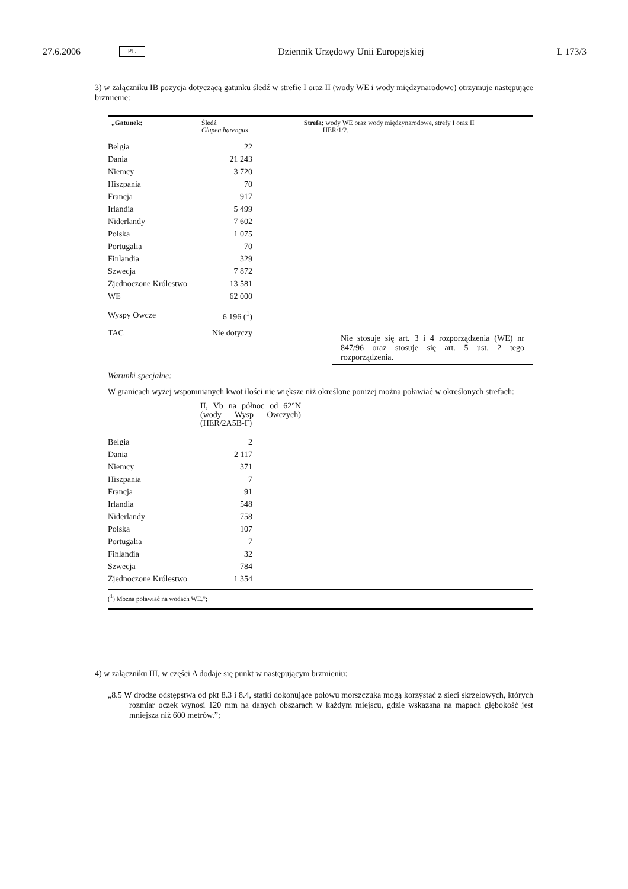27.6.2006 PL Dziennik Urzędowy Unii Europejskiej L 173/3
3) w załączniku IB pozycja dotyczącą gatunku śledź w strefie I oraz II (wody WE i wody międzynarodowe) otrzymuje następujące brzmienie:
| „Gatunek: | Śledź Clupea harengus | Strefa: wody WE oraz wody międzynarodowe, strefy I oraz II HER/1/2. |
| Belgia | 22 |
| Dania | 21 243 |
| Niemcy | 3 720 |
| Hiszpania | 70 |
| Francja | 917 |
| Irlandia | 5 499 |
| Niderlandy | 7 602 |
| Polska | 1 075 |
| Portugalia | 70 |
| Finlandia | 329 |
| Szwecja | 7 872 |
| Zjednoczone Królestwo | 13 581 |
| WE | 62 000 |
| Wyspy Owcze | 6 196 (<sup>1</sup>) |
TAC Nie dotyczy
Nie stosuje się art. 3 i 4 rozporządzenia (WE) nr 847/96 oraz stosuje się art. 5 ust. 2 tego rozporządzenia.
Warunki specjalne:
W granicach wyżej wspomnianych kwot ilości nie większe niż określone poniżej można poławiać w określonych strefach:
II, Vb na północ od 62°N (wody Wysp Owczych) (HER/2A5B-F)
| Belgia | 2 |
| Dania | 2 117 |
| Niemcy | 371 |
| Hiszpania | 7 |
| Francja | 91 |
| Irlandia | 548 |
| Niderlandy | 758 |
| Polska | 107 |
| Portugalia | 7 |
| Finlandia | 32 |
| Szwecja | 784 |
| Zjednoczone Królestwo | 1 354 |
(<sup>1</sup>) Można poławiać na wodach WE.”;
4) w załączniku III, w części A dodaje się punkt w następującym brzmieniu:
„8.5 W drodze odstępstwa od pkt 8.3 i 8.4, statki dokonujące połowu morszczuka mogą korzystać z sieci skrzelowych, których rozmiar oczek wynosi 120 mm na danych obszarach w każdym miejscu, gdzie wskazana na mapach głębokość jest mniejsza niż 600 metrów.”;